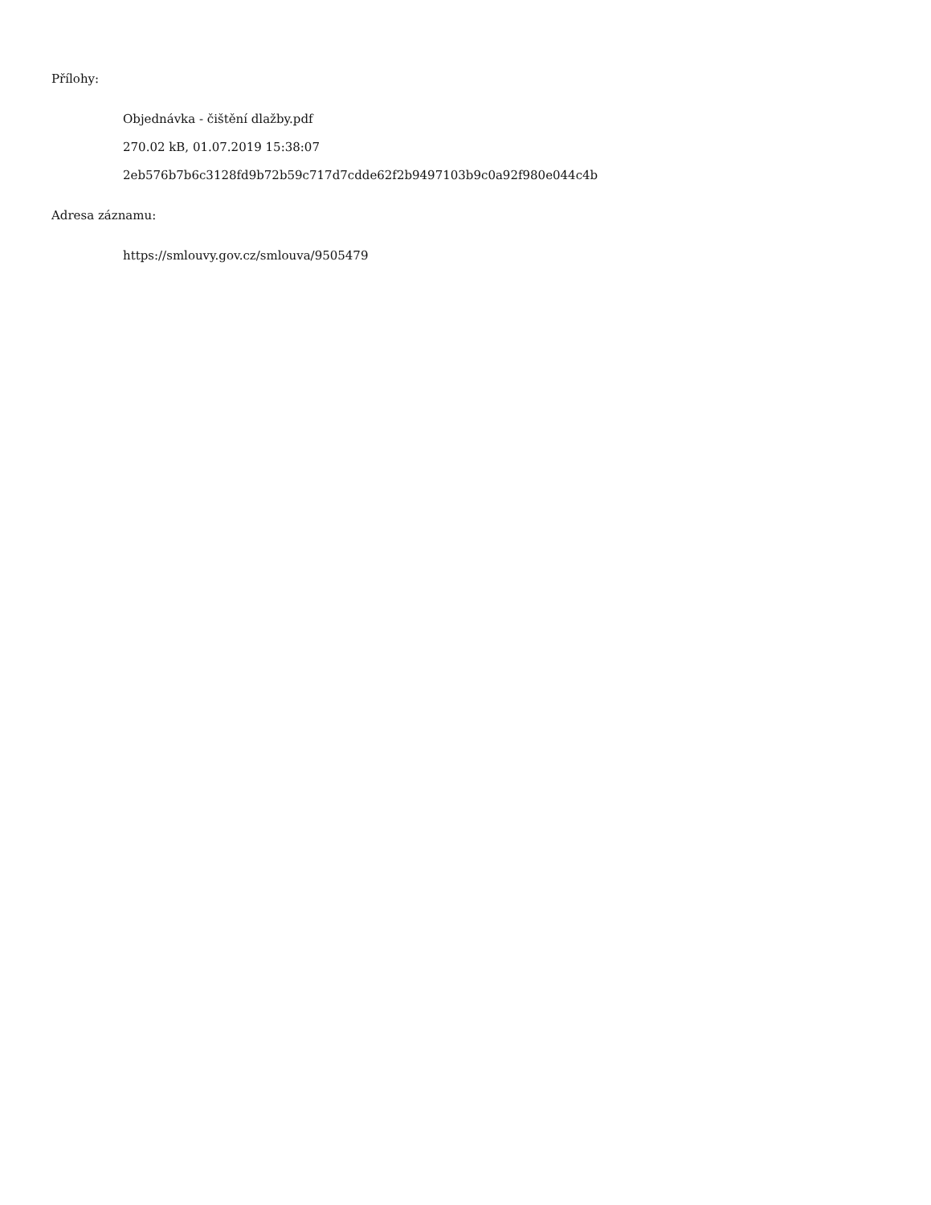Přílohy:
Objednávka - čištění dlažby.pdf
270.02 kB, 01.07.2019 15:38:07
2eb576b7b6c3128fd9b72b59c717d7cdde62f2b9497103b9c0a92f980e044c4b
Adresa záznamu:
https://smlouvy.gov.cz/smlouva/9505479